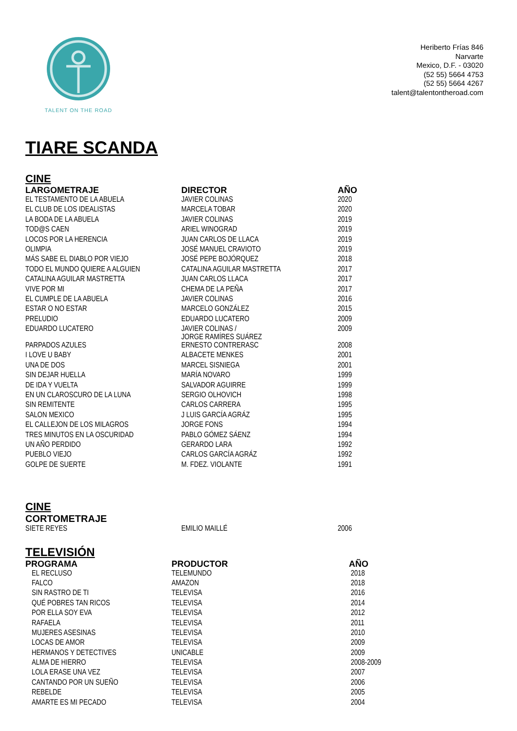TALENT ON THE ROAD
Heriberto Frías 846
Narvarte
Mexico, D.F. - 03020
(52 55) 5664 4753
(52 55) 5664 4267
talent@talentontheroad.com
TIARE SCANDA
CINE
| LARGOMETRAJE | DIRECTOR | AÑO |
| --- | --- | --- |
| EL TESTAMENTO DE LA ABUELA | JAVIER COLINAS | 2020 |
| EL CLUB DE LOS IDEALISTAS | MARCELA TOBAR | 2020 |
| LA BODA DE LA ABUELA | JAVIER COLINAS | 2019 |
| TOD@S CAEN | ARIEL WINOGRAD | 2019 |
| LOCOS POR LA HERENCIA | JUAN CARLOS DE LLACA | 2019 |
| OLIMPIA | JOSÉ MANUEL CRAVIOTO | 2019 |
| MÁS SABE EL DIABLO POR VIEJO | JOSÉ PEPE BOJÓRQUEZ | 2018 |
| TODO EL MUNDO QUIERE A ALGUIEN | CATALINA AGUILAR MASTRETTA | 2017 |
| CATALINA AGUILAR MASTRETTA | JUAN CARLOS LLACA | 2017 |
| VIVE POR MI | CHEMA DE LA PEÑA | 2017 |
| EL CUMPLE DE LA ABUELA | JAVIER COLINAS | 2016 |
| ESTAR O NO ESTAR | MARCELO GONZÁLEZ | 2015 |
| PRELUDIO | EDUARDO LUCATERO | 2009 |
| EDUARDO LUCATERO | JAVIER COLINAS / JORGE RAMÍRES SUÁREZ | 2009 |
| PARPADOS AZULES | ERNESTO CONTRERASC | 2008 |
| I LOVE U BABY | ALBACETE MENKES | 2001 |
| UNA DE DOS | MARCEL SISNIEGA | 2001 |
| SIN DEJAR HUELLA | MARÍA NOVARO | 1999 |
| DE IDA Y VUELTA | SALVADOR AGUIRRE | 1999 |
| EN UN CLAROSCURO DE LA LUNA | SERGIO OLHOVICH | 1998 |
| SIN REMITENTE | CARLOS CARRERA | 1995 |
| SALON MEXICO | J LUIS GARCÍA AGRÁZ | 1995 |
| EL CALLEJON DE LOS MILAGROS | JORGE FONS | 1994 |
| TRES MINUTOS EN LA OSCURIDAD | PABLO GÓMEZ SÁENZ | 1994 |
| UN AÑO PERDIDO | GERARDO LARA | 1992 |
| PUEBLO VIEJO | CARLOS GARCÍA AGRÁZ | 1992 |
| GOLPE DE SUERTE | M. FDEZ. VIOLANTE | 1991 |
CINE
CORTOMETRAJE
| SIETE REYES | EMILIO MAILLÉ | 2006 |
TELEVISIÓN
| PROGRAMA | PRODUCTOR | AÑO |
| --- | --- | --- |
| EL RECLUSO | TELEMUNDO | 2018 |
| FALCO | AMAZON | 2018 |
| SIN RASTRO DE TI | TELEVISA | 2016 |
| QUÉ POBRES TAN RICOS | TELEVISA | 2014 |
| POR ELLA SOY EVA | TELEVISA | 2012 |
| RAFAELA | TELEVISA | 2011 |
| MUJERES ASESINAS | TELEVISA | 2010 |
| LOCAS DE AMOR | TELEVISA | 2009 |
| HERMANOS Y DETECTIVES | UNICABLE | 2009 |
| ALMA DE HIERRO | TELEVISA | 2008-2009 |
| LOLA ERASE UNA VEZ | TELEVISA | 2007 |
| CANTANDO POR UN SUEÑO | TELEVISA | 2006 |
| REBELDE | TELEVISA | 2005 |
| AMARTE ES MI PECADO | TELEVISA | 2004 |